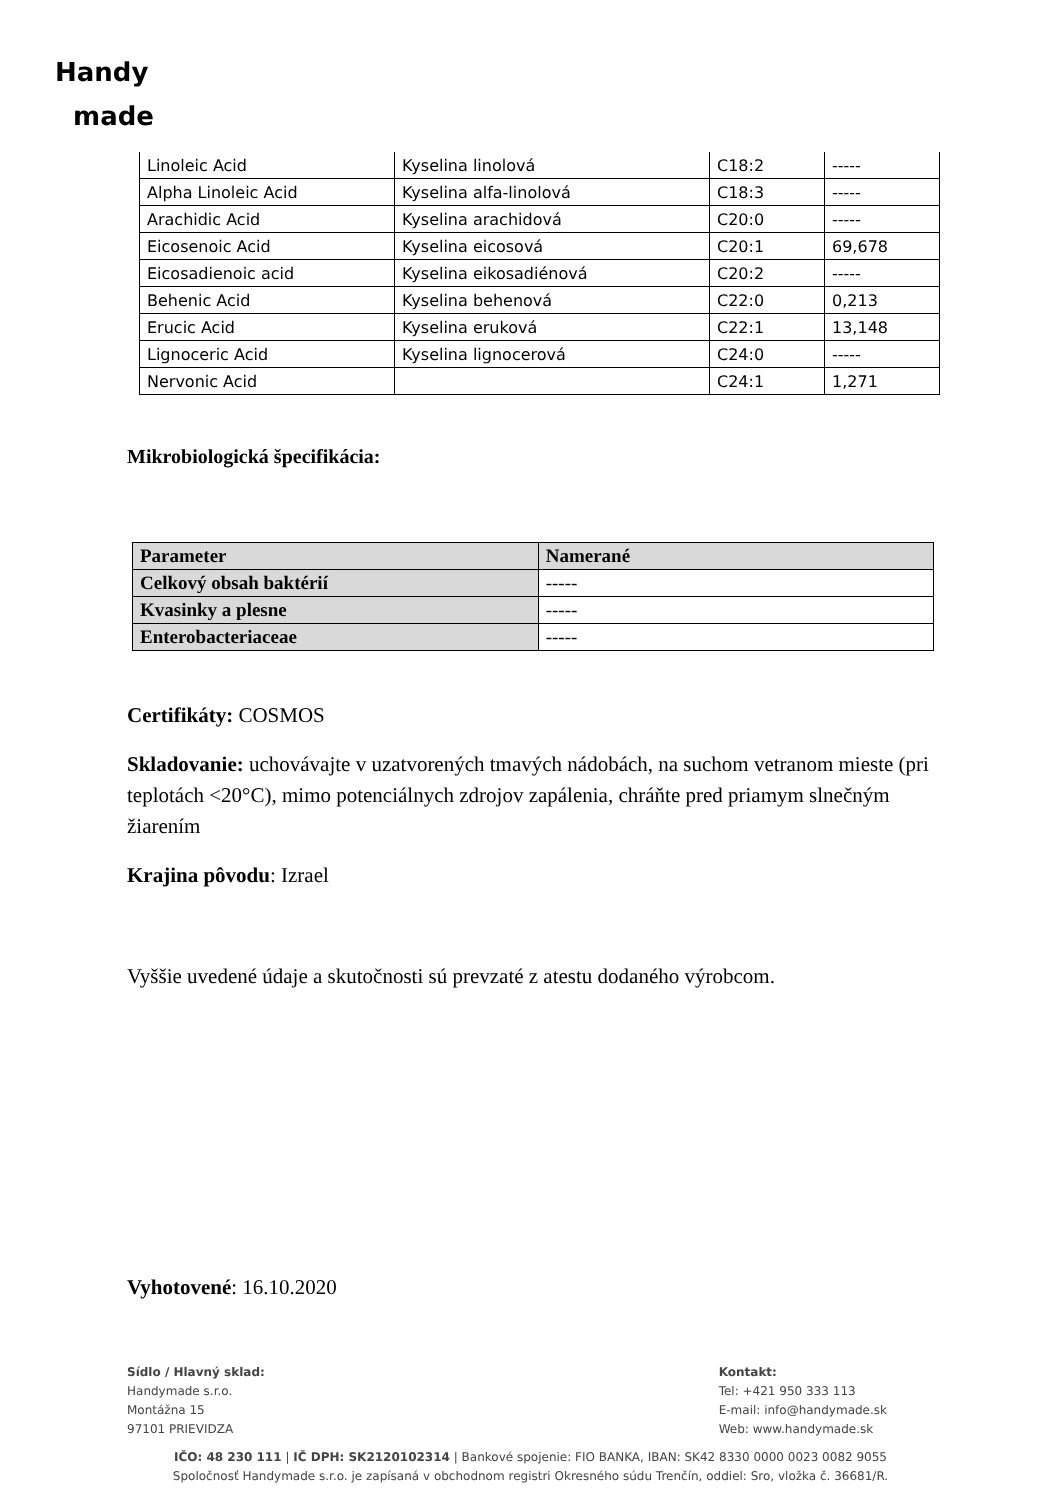Handy
made
| Linoleic Acid | Kyselina linolová | C18:2 | ----- |
| Alpha Linoleic Acid | Kyselina alfa-linolová | C18:3 | ----- |
| Arachidic Acid | Kyselina arachidová | C20:0 | ----- |
| Eicosenoic Acid | Kyselina eicosová | C20:1 | 69,678 |
| Eicosadienoic acid | Kyselina eikosadiénová | C20:2 | ----- |
| Behenic Acid | Kyselina behenová | C22:0 | 0,213 |
| Erucic Acid | Kyselina eruková | C22:1 | 13,148 |
| Lignoceric Acid | Kyselina lignocerová | C24:0 | ----- |
| Nervonic Acid | | C24:1 | 1,271 |
Mikrobiologická špecifikácia:
| Parameter | Namerané |
| --- | --- |
| Celkový obsah baktérií | ----- |
| Kvasinky a plesne | ----- |
| Enterobacteriaceae | ----- |
Certifikáty: COSMOS
Skladovanie: uchovávajte v uzatvorených tmavých nádobách, na suchom vetranom mieste (pri teplotách <20°C), mimo potenciálnych zdrojov zapálenia, chráňte pred priamym slnečným žiarením
Krajina pôvodu: Izrael
Vyššie uvedené údaje a skutočnosti sú prevzaté z atestu dodaného výrobcom.
Vyhotovené: 16.10.2020
Sídlo / Hlavný sklad:
Handymade s.r.o.
Montážna 15
97101 PRIEVIDZA
Kontakt:
Tel: +421 950 333 113
E-mail: info@handymade.sk
Web: www.handymade.sk
IČO: 48 230 111 | IČ DPH: SK2120102314 | Bankové spojenie: FIO BANKA, IBAN: SK42 8330 0000 0023 0082 9055
Spoločnosť Handymade s.r.o. je zapísaná v obchodnom registri Okresného súdu Trenčín, oddiel: Sro, vložka č. 36681/R.